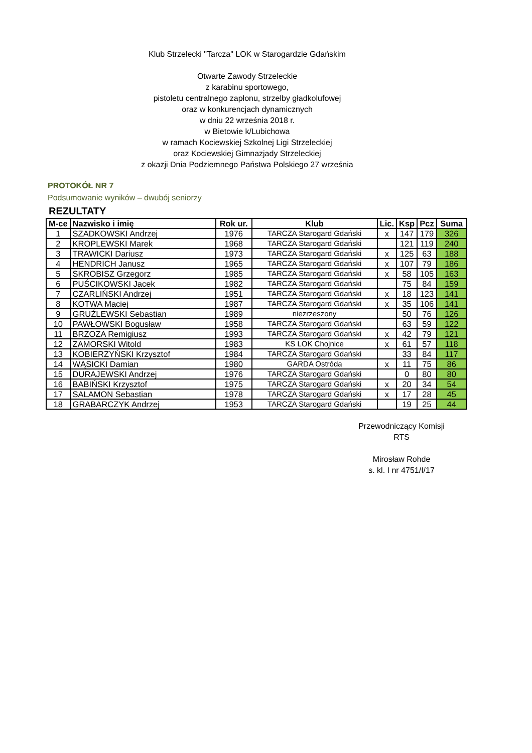Klub Strzelecki "Tarcza" LOK w Starogardzie Gdańskim
Otwarte Zawody Strzeleckie
z karabinu sportowego,
pistoletu centralnego zapłonu, strzelby gładkolufowej
oraz w konkurencjach dynamicznych
w dniu 22 września 2018 r.
w Bietowie k/Lubichowa
w ramach Kociewskiej Szkolnej Ligi Strzeleckiej
oraz Kociewskiej Gimnazjady Strzeleckiej
z okazji Dnia Podziemnego Państwa Polskiego 27 września
PROTOKÓŁ NR 7
Podsumowanie wyników – dwubój seniorzy
REZULTATY
| M-ce | Nazwisko i imię | Rok ur. | Klub | Lic. | Ksp | Pcz | Suma |
| --- | --- | --- | --- | --- | --- | --- | --- |
| 1 | SZADKOWSKI Andrzej | 1976 | TARCZA Starogard Gdański | x | 147 | 179 | 326 |
| 2 | KROPLEWSKI Marek | 1968 | TARCZA Starogard Gdański | | 121 | 119 | 240 |
| 3 | TRAWICKI Dariusz | 1973 | TARCZA Starogard Gdański | x | 125 | 63 | 188 |
| 4 | HENDRICH Janusz | 1965 | TARCZA Starogard Gdański | x | 107 | 79 | 186 |
| 5 | SKROBISZ Grzegorz | 1985 | TARCZA Starogard Gdański | x | 58 | 105 | 163 |
| 6 | PUŚCIKOWSKI Jacek | 1982 | TARCZA Starogard Gdański | | 75 | 84 | 159 |
| 7 | CZARLIŃSKI Andrzej | 1951 | TARCZA Starogard Gdański | x | 18 | 123 | 141 |
| 8 | KOTWA Maciej | 1987 | TARCZA Starogard Gdański | x | 35 | 106 | 141 |
| 9 | GRUŹLEWSKI Sebastian | 1989 | niezrzeszony | | 50 | 76 | 126 |
| 10 | PAWŁOWSKI Bogusław | 1958 | TARCZA Starogard Gdański | | 63 | 59 | 122 |
| 11 | BRZOZA Remigiusz | 1993 | TARCZA Starogard Gdański | x | 42 | 79 | 121 |
| 12 | ZAMORSKI Witold | 1983 | KS LOK Chojnice | x | 61 | 57 | 118 |
| 13 | KOBIERZYŃSKI Krzysztof | 1984 | TARCZA Starogard Gdański | | 33 | 84 | 117 |
| 14 | WĄSICKI Damian | 1980 | GARDA Ostróda | x | 11 | 75 | 86 |
| 15 | DURAJEWSKI Andrzej | 1976 | TARCZA Starogard Gdański | | 0 | 80 | 80 |
| 16 | BABIŃSKI Krzysztof | 1975 | TARCZA Starogard Gdański | x | 20 | 34 | 54 |
| 17 | SALAMON Sebastian | 1978 | TARCZA Starogard Gdański | x | 17 | 28 | 45 |
| 18 | GRABARCZYK Andrzej | 1953 | TARCZA Starogard Gdański | | 19 | 25 | 44 |
Przewodniczący Komisji
RTS
Mirosław Rohde
s. kl. I nr 4751/I/17